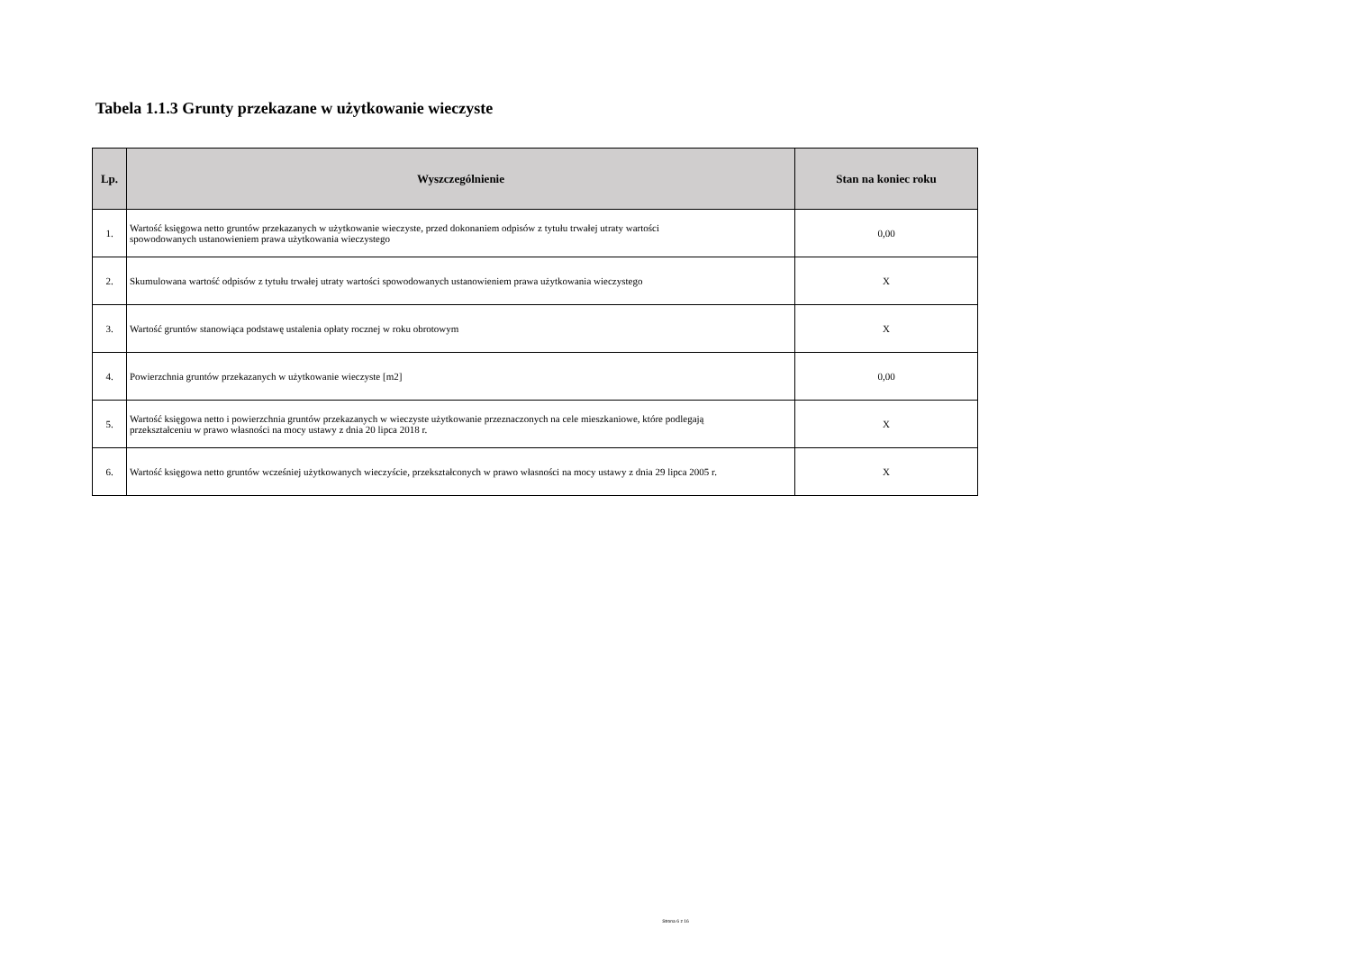Tabela 1.1.3 Grunty przekazane w użytkowanie wieczyste
| Lp. | Wyszczególnienie | Stan na koniec roku |
| --- | --- | --- |
| 1. | Wartość księgowa netto gruntów przekazanych w użytkowanie wieczyste, przed dokonaniem odpisów z tytułu trwałej utraty wartości spowodowanych ustanowieniem prawa użytkowania wieczystego | 0,00 |
| 2. | Skumulowana wartość odpisów z tytułu trwałej utraty wartości spowodowanych ustanowieniem prawa użytkowania wieczystego | X |
| 3. | Wartość gruntów stanowiąca podstawę ustalenia opłaty rocznej w roku obrotowym | X |
| 4. | Powierzchnia gruntów przekazanych w użytkowanie wieczyste [m2] | 0,00 |
| 5. | Wartość księgowa netto i powierzchnia gruntów przekazanych w wieczyste użytkowanie przeznaczonych na cele mieszkaniowe, które podlegają przekształceniu w prawo własności na mocy ustawy z dnia 20 lipca 2018 r. | X |
| 6. | Wartość księgowa netto gruntów wcześniej użytkowanych wieczyście, przekształconych w prawo własności na mocy ustawy z dnia 29 lipca 2005 r. | X |
Strona 6 z 16